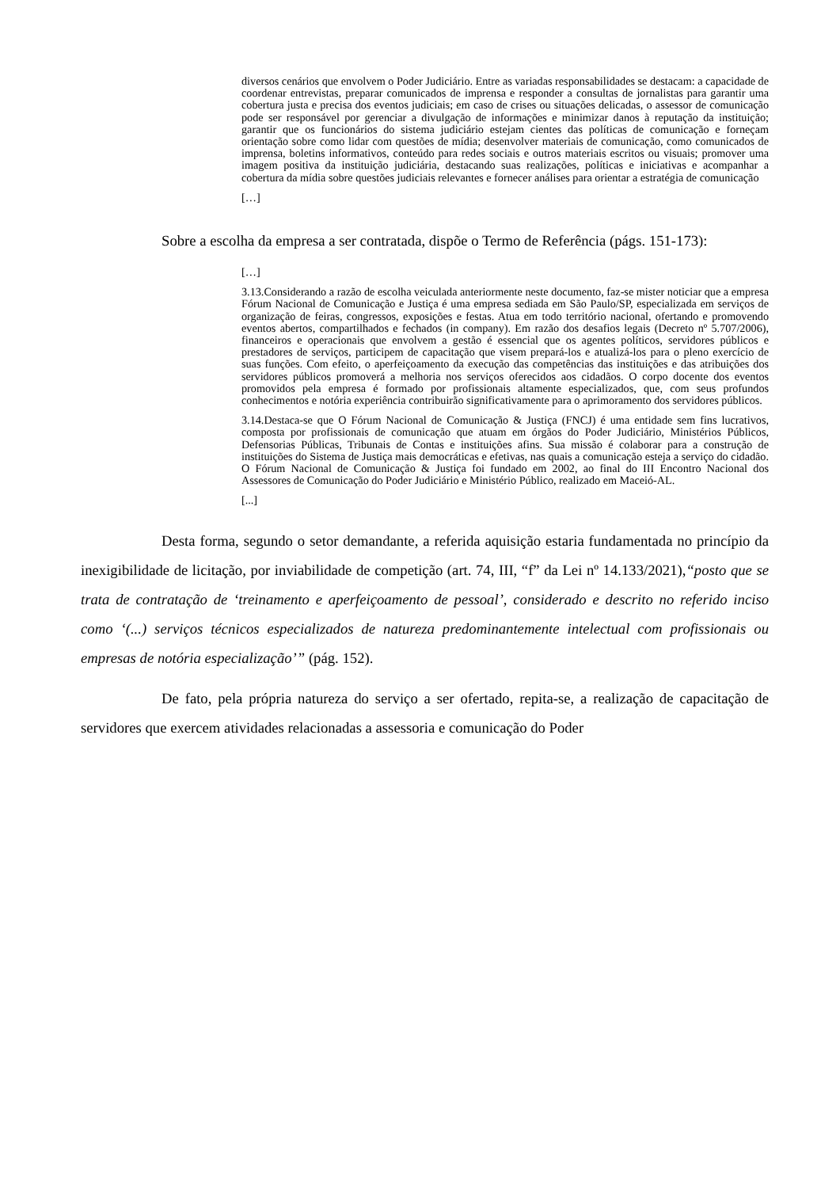diversos cenários que envolvem o Poder Judiciário. Entre as variadas responsabilidades se destacam: a capacidade de coordenar entrevistas, preparar comunicados de imprensa e responder a consultas de jornalistas para garantir uma cobertura justa e precisa dos eventos judiciais; em caso de crises ou situações delicadas, o assessor de comunicação pode ser responsável por gerenciar a divulgação de informações e minimizar danos à reputação da instituição; garantir que os funcionários do sistema judiciário estejam cientes das políticas de comunicação e forneçam orientação sobre como lidar com questões de mídia; desenvolver materiais de comunicação, como comunicados de imprensa, boletins informativos, conteúdo para redes sociais e outros materiais escritos ou visuais; promover uma imagem positiva da instituição judiciária, destacando suas realizações, políticas e iniciativas e acompanhar a cobertura da mídia sobre questões judiciais relevantes e fornecer análises para orientar a estratégia de comunicação
[…]
Sobre a escolha da empresa a ser contratada, dispõe o Termo de Referência (págs. 151-173):
[…]
3.13.Considerando a razão de escolha veiculada anteriormente neste documento, faz-se mister noticiar que a empresa Fórum Nacional de Comunicação e Justiça é uma empresa sediada em São Paulo/SP, especializada em serviços de organização de feiras, congressos, exposições e festas. Atua em todo território nacional, ofertando e promovendo eventos abertos, compartilhados e fechados (in company). Em razão dos desafios legais (Decreto nº 5.707/2006), financeiros e operacionais que envolvem a gestão é essencial que os agentes políticos, servidores públicos e prestadores de serviços, participem de capacitação que visem prepará-los e atualizá-los para o pleno exercício de suas funções. Com efeito, o aperfeiçoamento da execução das competências das instituições e das atribuições dos servidores públicos promoverá a melhoria nos serviços oferecidos aos cidadãos. O corpo docente dos eventos promovidos pela empresa é formado por profissionais altamente especializados, que, com seus profundos conhecimentos e notória experiência contribuirão significativamente para o aprimoramento dos servidores públicos.
3.14.Destaca-se que O Fórum Nacional de Comunicação & Justiça (FNCJ) é uma entidade sem fins lucrativos, composta por profissionais de comunicação que atuam em órgãos do Poder Judiciário, Ministérios Públicos, Defensorias Públicas, Tribunais de Contas e instituições afins. Sua missão é colaborar para a construção de instituições do Sistema de Justiça mais democráticas e efetivas, nas quais a comunicação esteja a serviço do cidadão. O Fórum Nacional de Comunicação & Justiça foi fundado em 2002, ao final do III Encontro Nacional dos Assessores de Comunicação do Poder Judiciário e Ministério Público, realizado em Maceió-AL.
[...]
Desta forma, segundo o setor demandante, a referida aquisição estaria fundamentada no princípio da inexigibilidade de licitação, por inviabilidade de competição (art. 74, III, “f” da Lei nº 14.133/2021),“posto que se trata de contratação de ‘treinamento e aperfeiçoamento de pessoal’, considerado e descrito no referido inciso como ‘(...) serviços técnicos especializados de natureza predominantemente intelectual com profissionais ou empresas de notória especialização’” (pág. 152).
De fato, pela própria natureza do serviço a ser ofertado, repita-se, a realização de capacitação de servidores que exercem atividades relacionadas a assessoria e comunicação do Poder